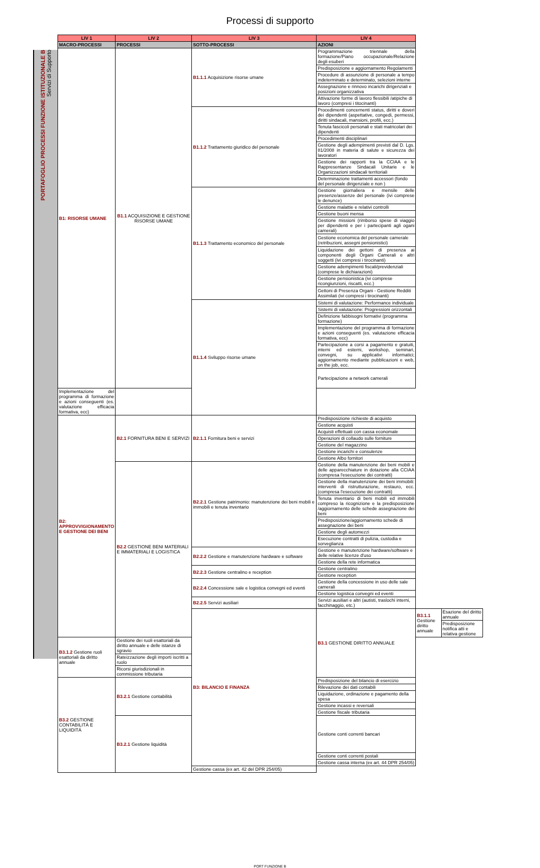Processi di supporto
PORTAFOGLIO PROCESSI FUNZIONE ISTITUZIONALE B
Servizi di Supporto
| LIV 1 | LIV 2 | LIV 3 | LIV 4 | | |
| --- | --- | --- | --- | --- | --- |
| MACRO-PROCESSI | PROCESSI | SOTTO-PROCESSI | AZIONI | | |
| B1: RISORSE UMANE | B1.1 ACQUISIZIONE E GESTIONE RISORSE UMANE | B1.1.1 Acquisizione risorse umane | Programmazione triennale della formazione/Piano occupazionale/Relazione degli esuberi | | |
| | | | Predisposizione e aggiornamento Regolamenti | | |
| | | | Procedure di assunzione di personale a tempo indeterminato e determinato, selezioni interne | | |
| | | | Assegnazione e rinnovo incarichi dirigenziali e posizioni organizzativa | | |
| | | | Attivazione forme di lavoro flessibili /atipiche di lavoro (compresi i titocinanti) | | |
| | | B1.1.2 Trattamento giuridico del personale | Procedimenti concernenti status, diritti e doveri dei dipendenti (aspettative, congedi, permessi, diritti sindacali, mansioni, profili, ecc.) | | |
| | | | Tenuta fascicoli personali e stati matricolari dei dipendenti | | |
| | | | Procedimenti disciplinari | | |
| | | | Gestione degli adempimenti previsti dal D. Lgs. 81/2008 in materia di salute e sicurezza dei lavoratori | | |
| | | | Gestione dei rapporti tra la CCIAA e le Rappresentanze Sindacali Unitarie e le Organizzazioni sindacali territoriali | | |
| | | | Determinazione trattamenti accessori (fondo del personale dirigenziale e non ) | | |
| | | B1.1.3 Trattamento economico del personale | Gestione giornaliera e mensile delle presenze/assenze del personale (ivi comprese le denunce) | | |
| | | | Gestione malattie e relativi controlli | | |
| | | | Gestione buoni mensa | | |
| | | | Gestione missioni (rimborso spese di viaggio per dipendenti e per i partecipanti agli ogani camerali) | | |
| | | | Gestione economica del personale camerale (retribuzioni, assegni pensionistici) | | |
| | | | Liquidazione dei gettoni di presenza ai componenti degli Organi Camerali e altri soggetti (ivi compresi i tirocinanti) | | |
| | | | Gestione adempimenti fiscali/previdenziali (comprese le dichiarazioni) | | |
| | | | Gestione pensionistica (ivi comprese ricongiunzioni, riscatti, ecc.) | | |
| | | | Gettoni di Presenza Organi - Gestione Redditi Assimilati (ivi compresi i tirocinanti) | | |
| | | B1.1.4 Sviluppo risorse umane | Sistemi di valutazione: Performance individuale | | |
| | | | Sistemi di valutazione: Progressioni orizzontali | | |
| | | | Definizione fabbisogni formativi (programma formazione) | | |
| | | | Implementazione del programma di formazione e azioni conseguenti (es. valutazione efficacia formativa, ecc) | | |
| | | | Partecipazione a corsi a pagamento e gratuiti, interni ed esterni, workshop, seminari, convegni, su applicativi informatici; aggiornamento mediante pubblicazioni e web, on the job, ecc. | | |
| | | | Partecipazione a network camerali | | |
| Implementazione del programma di formazione e azioni conseguenti (es. valutazione efficacia formativa, ecc) | | | | | |
| B2: APPROVVIGIONAMENTO E GESTIONE DEI BENI | B2.1 FORNITURA BENI E SERVIZI | B2.1.1 Fornitura beni e servizi | Predisposizione richieste di acquisto | | |
| | | | Gestione acquisti | | |
| | | | Acquisti effettuati con cassa economale | | |
| | | | Operazioni di collaudo sulle forniture | | |
| | | | Gestione del magazzino | | |
| | | | Gestione incarichi e consulenze | | |
| | | | Gestione Albo fornitori | | |
| | B2.2 GESTIONE BENI MATERIALI E IMMATERIALI E LOGISTICA | B2.2.1 Gestione patrimonio: manutenzione dei beni mobili e immobili e tenuta inventario | Gestione della manutenzione dei beni mobili e delle apparecchiature in dotazione alla CCIAA (compresa l'esecuzione dei contratti) | | |
| | | | Gestione della manutenzione dei beni immobili: interventi di ristrutturazione, restauro, ecc. (compresa l'esecuzione dei contratti) | | |
| | | | Tenuta inventario di beni mobili ed immobili compreso la ricognizione e la predisposizione /aggiornamento delle schede assegnazione dei beni | | |
| | | | Predisposizione/aggiornamento schede di assegnazione dei beni | | |
| | | | Gestione degli automezzi | | |
| | | | Esecuzione contratti di pulizia, custodia e sorveglianza | | |
| | | B2.2.2 Gestione e manutenzione hardware e software | Gestione e manutenzione hardware/software e delle relative licenze d'uso | | |
| | | | Gestione della rete informatica | | |
| | | B2.2.3 Gestione centralino e reception | Gestione centralino | | |
| | | | Gestione reception | | |
| | | B2.2.4 Concessione sale e logistica convegni ed eventi | Gestione della concessione in uso delle sale camerali | | |
| | | | Gestione logistica convegni ed eventi | | |
| | | B2.2.5 Servizi ausiliari | Servizi ausiliari e altri (autisti, traslochi interni, facchinaggio, etc.) | | |
| | | B3: BILANCIO E FINANZA | B3.1 GESTIONE DIRITTO ANNUALE | B3.1.1 Gestione diritto annuale | Esazione del diritto annuale |
| | | | | | Predisposizione notifica atti e relativa gestione |
| B3.1.2 Gestione ruoli esattoriali da diritto annuale | Gestione dei ruoli esattoriali da diritto annuale e delle istanze di sgravio | | | | |
| | Rateizzazione degli importi iscritti a ruolo | | | | |
| | Ricorsi giurisdizionali in commissione tributaria | | | | |
| B3.2 GESTIONE CONTABILITÀ E LIQUIDITÁ | B3.2.1 Gestione contabilità | | Predisposizione del bilancio di esercizio | | |
| | | | Rilevazione dei dati contabili | | |
| | | | Liquidazione, ordinazione e pagamento della spesa | | |
| | | | Gestione incassi e reversali | | |
| | | | Gestione fiscale tributaria | | |
| | B3.2.1 Gestione liquidità | | Gestione conti correnti bancari | | |
| | | | Gestione conti correnti postali | | |
| | | | Gestione cassa interna (ex art. 44 DPR 254/05) | | |
| | | Gestione cassa (ex art. 42 del DPR 254/05) | | | |
PORT FUNZIONE B